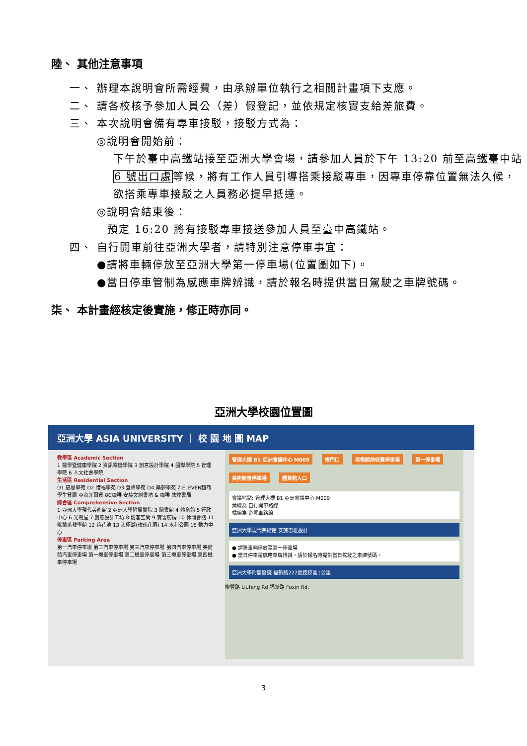陸、 其他注意事項
一、 辦理本說明會所需經費，由承辦單位執行之相關計畫項下支應。
二、 請各校核予參加人員公（差）假登記，並依規定核實支給差旅費。
三、 本次說明會備有專車接駁，接駁方式為：
◎說明會開始前：
下午於臺中高鐵站接至亞洲大學會場，請參加人員於下午 13:20 前至高鐵臺中站 6 號出口處等候，將有工作人員引導搭乘接駁專車，因專車停靠位置無法久候，欲搭乘專車接駁之人員務必提早抵達。
◎說明會結束後：
預定 16:20 將有接駁專車接送參加人員至臺中高鐵站。
四、 自行開車前往亞洲大學者，請特別注意停車事宜：
●請將車輛停放至亞洲大學第一停車場(位置圖如下)。
●當日停車管制為感應車牌辨識，請於報名時提供當日駕駛之車牌號碼。
柒、 本計畫經核定後實施，修正時亦同。
亞洲大學校園位置圖
亞洲大學 ASIA UNIVERSITY ｜ 校 園 地 圖 MAP
教學區 Academic Section
1 醫學暨健康學院 2 資訊電機學院 3 創意設計學院 4 國際學院 5 管理學院 6 人文社會學院
生活區 Residential Section
D1 感恩學苑 D2 惜福學苑 D3 登峰學苑 D4 築夢學苑 7-ELEVEN超商 學生餐廳 亞帝菲爾餐 8C咖啡 安藤文創書坊 & 咖啡 敦煌書局
綜合區 Comprehensive Section
1 亞洲大學現代美術館 2 亞洲大學附屬醫院 3 圖書館 4 體育館 5 行政中心 6 光電屋 7 創意設計工坊 8 創客空間 9 實習廚房 10 休閒會館 11 獸醫系教學館 12 荷花池 13 太極湖(玫瑰花園) 14 水利公園 15 動力中心
停車區 Parking Area
第一汽車停車場 第二汽車停車場 第三汽車停車場 第四汽車停車場 美術館汽車停車場 第一機車停車場 第二機車停車場 第三機車停車場 第四機車停車場
管理大樓 B1 亞洲會議中心 M009 校門口 美術館前收費停車場 第一停車場 美術館後停車場 體育館入口
會議地點: 管理大樓 B1 亞洲會議中心 M009
黃線為 自行開車路線
橘線為 遊覽車路線
亞洲大學現代美術館 安藤忠雄設計
● 請將車輛停放至第一停車場
● 當日停車是感應車牌辨識，請於報名時提供當日駕駛之車牌號碼。
亞洲大學附屬醫院 福新路222號距校區1公里
柳豐路 Liufeng Rd 福新路 Fuxin Rd.
3